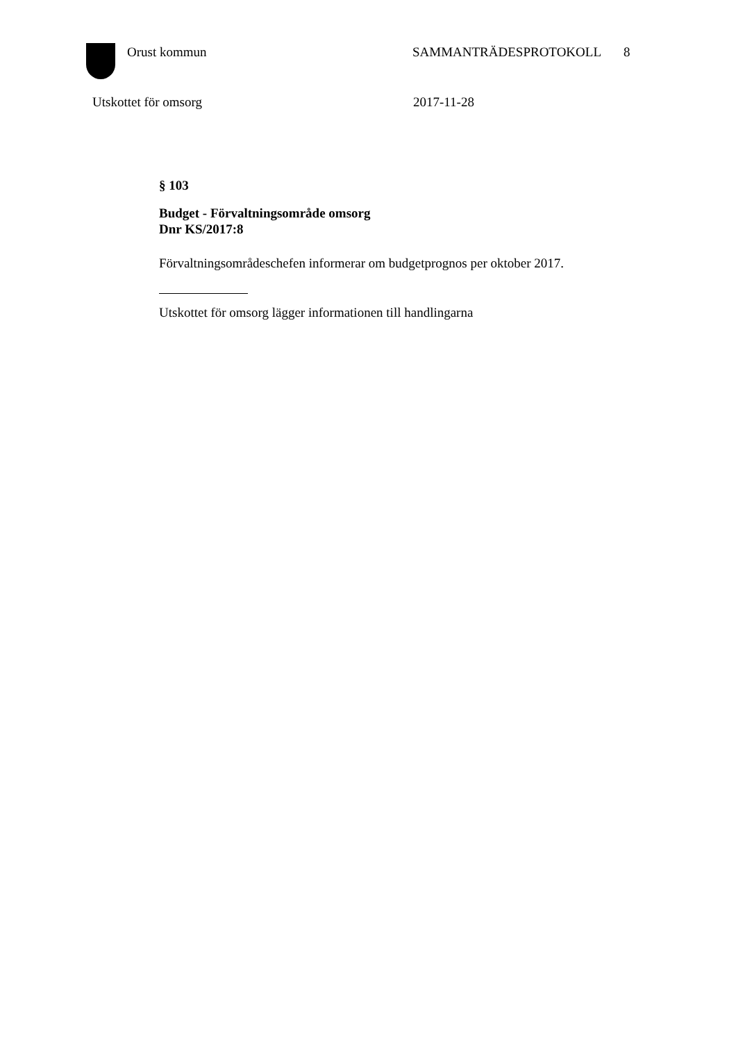Orust kommun SAMMANTRÄDESPROTOKOLL 8
Utskottet för omsorg 2017-11-28
§ 103
Budget - Förvaltningsområde omsorg
Dnr KS/2017:8
Förvaltningsområdeschefen informerar om budgetprognos per oktober 2017.
Utskottet för omsorg lägger informationen till handlingarna